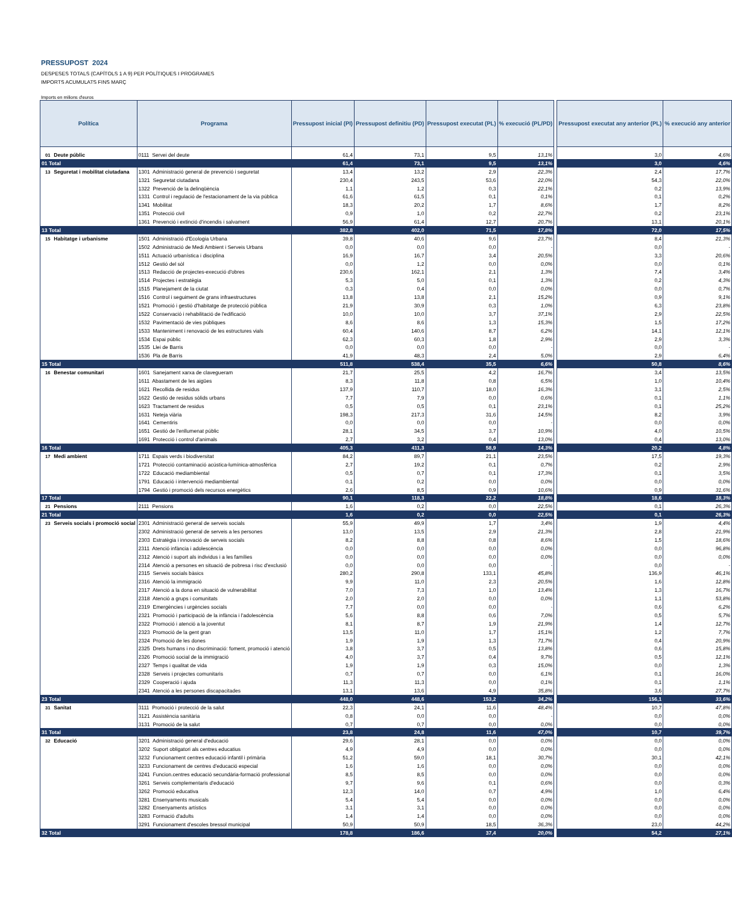PRESSUPOST 2024
DESPESES TOTALS (CAPÍTOLS 1 A 9) PER POLÍTIQUES I PROGRAMES
IMPORTS ACUMULATS FINS MARÇ
Imports en milions d'euros
| Política | Programa | Pressupost inicial (PI) | Pressupost definitiu (PD) | Pressupost executat (PL) | % execució (PL/PD) | | Pressupost executat any anterior (PL) | % execució any anterior |
| --- | --- | --- | --- | --- | --- | --- | --- | --- |
| 01 Deute públic | 0111 Servei del deute | 61,4 | 73,1 | 9,5 | 13,1% | | 3,0 | 4,6% |
| 01 Total | | 61,4 | 73,1 | 9,5 | 13,1% | | 3,0 | 4,6% |
| 13 Seguretat i mobilitat ciutadana | 1301 Administració general de prevenció i seguretat | 13,4 | 13,2 | 2,9 | 22,3% | | 2,4 | 17,7% |
| | 1321 Seguretat ciutadana | 230,4 | 243,5 | 53,6 | 22,0% | | 54,3 | 22,0% |
| | 1322 Prevenció de la delinqüència | 1,1 | 1,2 | 0,3 | 22,1% | | 0,2 | 13,9% |
| | 1331 Control i regulació de l'estacionament de la via pública | 61,6 | 61,5 | 0,1 | 0,1% | | 0,1 | 0,2% |
| | 1341 Mobilitat | 18,3 | 20,2 | 1,7 | 8,6% | | 1,7 | 8,2% |
| | 1351 Protecció civil | 0,9 | 1,0 | 0,2 | 22,7% | | 0,2 | 23,1% |
| | 1361 Prevenció i extinció d'incendis i salvament | 56,9 | 61,4 | 12,7 | 20,7% | | 13,1 | 20,1% |
| 13 Total | | 382,8 | 402,0 | 71,5 | 17,8% | | 72,0 | 17,5% |
| 15 Habitatge i urbanisme | 1501 Administració d'Ecologia Urbana | 39,8 | 40,6 | 9,6 | 23,7% | | 8,4 | 21,3% |
| | 1502 Administració de Medi Ambient i Serveis Urbans | 0,0 | 0,0 | 0,0 | - | | 0,0 | - |
| | 1511 Actuació urbanística i disciplina | 16,9 | 16,7 | 3,4 | 20,5% | | 3,3 | 20,6% |
| | 1512 Gestió del sòl | 0,0 | 1,2 | 0,0 | 0,0% | | 0,0 | 0,1% |
| | 1513 Redacció de projectes-execució d'obres | 230,6 | 162,1 | 2,1 | 1,3% | | 7,4 | 3,4% |
| | 1514 Projectes i estratègia | 5,3 | 5,0 | 0,1 | 1,3% | | 0,2 | 4,3% |
| | 1515 Planejament de la ciutat | 0,3 | 0,4 | 0,0 | 0,0% | | 0,0 | 0,7% |
| | 1516 Control i seguiment de grans infraestructures | 13,8 | 13,8 | 2,1 | 15,2% | | 0,9 | 9,1% |
| | 1521 Promoció i gestió d'habitatge de protecció pública | 21,9 | 30,9 | 0,3 | 1,0% | | 6,3 | 23,8% |
| | 1522 Conservació i rehabilitació de l'edificació | 10,0 | 10,0 | 3,7 | 37,1% | | 2,9 | 22,5% |
| | 1532 Pavimentació de vies públiques | 8,6 | 8,6 | 1,3 | 15,3% | | 1,5 | 17,2% |
| | 1533 Manteniment i renovació de les estructures vials | 60,4 | 140,6 | 8,7 | 6,2% | | 14,1 | 12,1% |
| | 1534 Espai públic | 62,3 | 60,3 | 1,8 | 2,9% | | 2,9 | 3,3% |
| | 1535 Llei de Barris | 0,0 | 0,0 | 0,0 | - | | 0,0 | - |
| | 1536 Pla de Barris | 41,9 | 48,3 | 2,4 | 5,0% | | 2,9 | 6,4% |
| 15 Total | | 511,8 | 538,4 | 35,5 | 6,6% | | 50,8 | 8,6% |
| 16 Benestar comunitari | 1601 Sanejament xarxa de clavegueram | 21,7 | 25,5 | 4,2 | 16,7% | | 3,4 | 13,5% |
| | 1611 Abastament de les aigües | 8,3 | 11,8 | 0,8 | 6,5% | | 1,0 | 10,4% |
| | 1621 Recollida de residus | 137,9 | 110,7 | 18,0 | 16,3% | | 3,1 | 2,5% |
| | 1622 Gestió de residus sòlids urbans | 7,7 | 7,9 | 0,0 | 0,6% | | 0,1 | 1,1% |
| | 1623 Tractament de residus | 0,5 | 0,5 | 0,1 | 23,1% | | 0,1 | 25,2% |
| | 1631 Neteja viària | 198,3 | 217,3 | 31,6 | 14,5% | | 8,2 | 3,9% |
| | 1641 Cementiris | 0,0 | 0,0 | 0,0 | - | | 0,0 | 0,0% |
| | 1651 Gestió de l'enllumenat públic | 28,1 | 34,5 | 3,7 | 10,9% | | 4,0 | 10,5% |
| | 1691 Protecció i control d'animals | 2,7 | 3,2 | 0,4 | 13,0% | | 0,4 | 13,0% |
| 16 Total | | 405,3 | 411,3 | 58,9 | 14,3% | | 20,2 | 4,8% |
| 17 Medi ambient | 1711 Espais verds i biodiversitat | 84,2 | 89,7 | 21,1 | 23,5% | | 17,5 | 19,3% |
| | 1721 Protecció contaminació acústica-lumínica-atmosfèrica | 2,7 | 19,2 | 0,1 | 0,7% | | 0,2 | 2,9% |
| | 1722 Educació mediambiental | 0,5 | 0,7 | 0,1 | 17,3% | | 0,1 | 3,5% |
| | 1791 Educació i intervenció mediambiental | 0,1 | 0,2 | 0,0 | 0,0% | | 0,0 | 0,0% |
| | 1794 Gestió i promoció dels recursos energètics | 2,6 | 8,5 | 0,9 | 10,6% | | 0,9 | 31,6% |
| 17 Total | | 90,1 | 118,3 | 22,2 | 18,8% | | 18,6 | 18,3% |
| 21 Pensions | 2111 Pensions | 1,6 | 0,2 | 0,0 | 22,5% | | 0,1 | 26,3% |
| 21 Total | | 1,6 | 0,2 | 0,0 | 22,5% | | 0,1 | 26,3% |
| 23 Serveis socials i promoció social | 2301 Administració general de serveis socials | 55,9 | 49,9 | 1,7 | 3,4% | | 1,9 | 4,4% |
| | 2302 Administració general de serveis a les persones | 13,0 | 13,5 | 2,9 | 21,3% | | 2,8 | 21,9% |
| | 2303 Estratègia i innovació de serveis socials | 8,2 | 8,8 | 0,8 | 8,6% | | 1,5 | 18,6% |
| | 2311 Atenció infància i adolescència | 0,0 | 0,0 | 0,0 | 0,0% | | 0,0 | 96,8% |
| | 2312 Atenció i suport als individus i a les famílies | 0,0 | 0,0 | 0,0 | 0,0% | | 0,0 | 0,0% |
| | 2314 Atenció a persones en situació de pobresa i risc d'exclusió | 0,0 | 0,0 | 0,0 | - | | 0,0 | - |
| | 2315 Serveis socials bàsics | 280,2 | 290,8 | 133,1 | 45,8% | | 136,9 | 46,1% |
| | 2316 Atenció la immigració | 9,9 | 11,0 | 2,3 | 20,5% | | 1,6 | 12,8% |
| | 2317 Atenció a la dona en situació de vulnerabilitat | 7,0 | 7,3 | 1,0 | 13,4% | | 1,3 | 16,7% |
| | 2318 Atenció a grups i comunitats | 2,0 | 2,0 | 0,0 | 0,0% | | 1,1 | 53,8% |
| | 2319 Emergències i urgències socials | 7,7 | 0,0 | 0,0 | - | | 0,6 | 6,2% |
| | 2321 Promoció i participació de la infància i l'adolescència | 5,6 | 8,8 | 0,6 | 7,0% | | 0,5 | 5,7% |
| | 2322 Promoció i atenció a la joventut | 8,1 | 8,7 | 1,9 | 21,9% | | 1,4 | 12,7% |
| | 2323 Promoció de la gent gran | 13,5 | 11,0 | 1,7 | 15,1% | | 1,2 | 7,7% |
| | 2324 Promoció de les dones | 1,9 | 1,9 | 1,3 | 71,7% | | 0,4 | 20,9% |
| | 2325 Drets humans i no discriminació: foment, promoció i atenció | 3,8 | 3,7 | 0,5 | 13,8% | | 0,6 | 15,8% |
| | 2326 Promoció social de la immigració | 4,0 | 3,7 | 0,4 | 9,7% | | 0,5 | 12,1% |
| | 2327 Temps i qualitat de vida | 1,9 | 1,9 | 0,3 | 15,0% | | 0,0 | 1,3% |
| | 2328 Serveis i projectes comunitaris | 0,7 | 0,7 | 0,0 | 6,1% | | 0,1 | 16,0% |
| | 2329 Cooperació i ajuda | 11,3 | 11,3 | 0,0 | 0,1% | | 0,1 | 1,1% |
| | 2341 Atenció a les persones discapacitades | 13,1 | 13,6 | 4,9 | 35,8% | | 3,6 | 27,7% |
| 23 Total | | 448,0 | 448,6 | 153,2 | 34,2% | | 156,1 | 33,6% |
| 31 Sanitat | 3111 Promoció i protecció de la salut | 22,3 | 24,1 | 11,6 | 48,4% | | 10,7 | 47,8% |
| | 3121 Assistència sanitària | 0,8 | 0,0 | 0,0 | - | | 0,0 | 0,0% |
| | 3131 Promoció de la salut | 0,7 | 0,7 | 0,0 | 0,0% | | 0,0 | 0,0% |
| 31 Total | | 23,8 | 24,8 | 11,6 | 47,0% | | 10,7 | 39,7% |
| 32 Educació | 3201 Administració general d'educació | 29,6 | 28,1 | 0,0 | 0,0% | | 0,0 | 0,0% |
| | 3202 Suport obligatori als centres educatius | 4,9 | 4,9 | 0,0 | 0,0% | | 0,0 | 0,0% |
| | 3232 Funcionament centres educació infantil i primària | 51,2 | 59,0 | 18,1 | 30,7% | | 30,1 | 42,1% |
| | 3233 Funcionament de centres d'educació especial | 1,6 | 1,6 | 0,0 | 0,0% | | 0,0 | 0,0% |
| | 3241 Funcion.centres educació secundària-formació professional | 8,5 | 8,5 | 0,0 | 0,0% | | 0,0 | 0,0% |
| | 3261 Serveis complementaris d'educació | 9,7 | 9,6 | 0,1 | 0,6% | | 0,0 | 0,3% |
| | 3262 Promoció educativa | 12,3 | 14,0 | 0,7 | 4,9% | | 1,0 | 6,4% |
| | 3281 Ensenyaments musicals | 5,4 | 5,4 | 0,0 | 0,0% | | 0,0 | 0,0% |
| | 3282 Ensenyaments artístics | 3,1 | 3,1 | 0,0 | 0,0% | | 0,0 | 0,0% |
| | 3283 Formació d'adults | 1,4 | 1,4 | 0,0 | 0,0% | | 0,0 | 0,0% |
| | 3291 Funcionament d'escoles bressol municipal | 50,9 | 50,9 | 18,5 | 36,3% | | 23,0 | 44,2% |
| 32 Total | | 178,8 | 186,6 | 37,4 | 20,0% | | 54,2 | 27,1% |